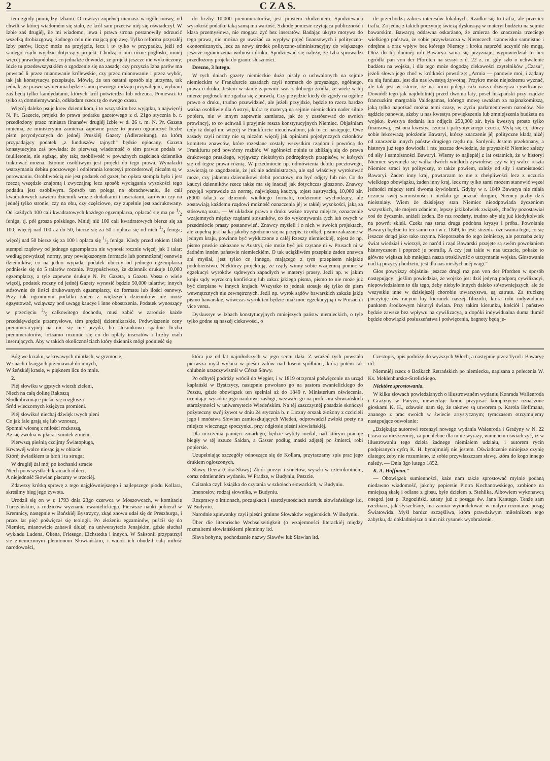2 C Z A S.
tem zgody pomiędzy Izbami. O rewizyi zupełnéj niemasz w ogóle mowy, od chwili w której wiadomém się stało, że król sam przeciw niéj się oświadczył. W Izbie zaś drugiéj, ile mi wiadomo, lewa i prawa strona postanowiły odrzucić wszelką drobiazgową, żadnego celu nie mającą pop awę. Tylko reforma przyszłéj Izby parów, liczyć może na przyjęcie, lecz i to tylko w przypadku, jeżli od samego rządu wyjdzie dotyczący projekt. Chodzą o nim różne pogłoski, mniéj więcéj prawdopodobne, co jednakże dowodzi, że projekt jeszcze nie wykończony. Idzie tu przedewszystkiém o zgodzenie się na zasadę: czy przyszła Izba parów ma powstać li przez mianowanie królewskie, czy przez mianowanie i przez wybór, tak jak konstytucya przepisuje. Mówią, że ten ostatni sposób się utrzyma, tak jednak, że prawo wybierania będzie samo pewnego rodzaju przywilejem, wybrani zaś będą tylko kandydatami, których król potwierdza lub odrzuca. Ponieważ to tylko są domniemywania, odkładam rzecz tę do swego czasu.
Więcéj daleko psuje krew dziennikom, i to wszystkim bez wyjątku, a najwięcéj N. Pr. Gazecie, projekt do prawa podatku gazetowego z d. 21go stycznia b. r. przedłożony przez ministra finansów drugiéj Izbie w d. 26 t. m. N. Pr. Gazeta mniema, że ministeryum zamierza zapewne przez to prawo ograniczyć liczbę pism peryodycznych do jednéj Pruskiéj Gazety (Adlerzeitung), na którą przypadający podatek „z funduszów tajnych" będzie opłacany. Gazeta konstytucyjna zaś powiada: że pierwszą wiadomość o tém prawie podała w feuilletonie, nie sądząc, aby taką osobliwość w poważnych częściach dziennika traktować można. Istotnie osobliwym jest projekt do tego prawa. Wynalazki wstrzymania debitu pocztowego i odbierania koncesyi procederowéj niczém są w porownaniu. Osobliwością nie jest podatek od gazet, bo opłata stempla była i jest rzeczą wszędzie znajomą i zwyczajną; lecz sposób wyciągania wysokości tego podatku jest osobliwym. Sposób ten polega na obrachowaniu, ile cali kwadratowych zawiera dziennik wraz z dodatkami i inseratami, zarówno czy na jednéj tylko stronie, czy na obu, czy częściowo, czy zupełnie jest zadrukowany. Od każdych 100 cali kwadratowych każdego egzemplarza, opłacać się ma po 1/2 feniga, tj. pół grosza polskiego. Mniéj niż 100 cali kwadratowych bierze się za 100; więcéj nad 100 aż do 50, bierze się za 50 i opłaca się od nich 1/4 feniga; więcéj nad 50 bierze się za 100 i opłaca się 1/2 feniga. Kiedy przed rokiem 1848 stempel rządowy od jednego egzemplarza nie wynosił rocznie więcéj jak 1 talar; według powyższéj normy, przy powiększonym formacie lub pomnożonéj osnowie dzienników, co na jedno wypada, podatek obecny od jednego egzemplarza podniesie się do 5 talarów rocznie. Przypuściwszy, że dziennik drukuje 10,000 egzemplarzy, a tyle zapewne drukuje N. Pr. Gazeta, a Gazeta Vossa o wiele więcéj, podatek roczny od jednéj Gazety wynosić będzie 50,000 talarów; innych stósownie do ilości drukowanych egzemplarzy, do formatu lub ilości osnowy. Przy tak ogromnym podatku żaden z większych dzienników nie może egzystować, wziąwszy pod uwagę kaucye i inne obostrzenia. Podatek wynoszący w przecięciu 2/5 całkowitego dochodu, musi zabić w zarodzie każde przedsięwzięcie przemysłowe, tém prędzéj dziennikarskie. Podwyższenie ceny prenumeracyjnéj na nic się nie przyda, bo stósunkowo spadnie liczba prenumeratorów, tożsamo rozumie się co do opłaty inseratów i liczby osób inserujących. Aby w takich okolicznościach który dziennik mógł podnieść się
do liczby 10,000 prenumeratorów, jest prostem złudzeniem. Spodziewana wysokość podatku taką samą ma wartość. Szkodę poniesie czytająca publiczność i klasa przemysłowa, nie mogąca żyć bez inseratów. Badając ukryte motywa do tego prawa, nie można go uważać za wypływ pojęć finansowych i polityczno-ekonomicznych, lecz za nowy środek polityczno-administracyjny do większego jeszcze ograniczenia wolności druku. Spodziewać się należy, że Izba sprowadzi przedłożony projekt do granic słuszności.
Drezno, 3 lutego.
W tych dniach gazety niemieckie dużo pisały o uchwalonych na sejmie niemieckim w Frankfurcie zasadach czyli normach do przyszłego, ogólnego, prawa o druku. Jestem w stanie zapewnić was z dobrego źródła, że wiele w téj mierze pogłosek nie zgadza się z prawdą. Czy przyjdzie kiedy do zgody na ogólne prawo o druku, trudno przewidzieć, ale jeżeli przyjdzie, będzie to rzecz bardzo ważna osobliwie dla Austryi, która tę materyą na sejmie niemieckim nader silnie popiera, nie w innym zapewnie zamiarze, jak że y zastósować do swoich prowincyj, to co uchwali i przyjmie reszta konstytucyjnych Niemiec. Objaśniam tedy iż dotąd nic więcéj w Frankfurcie nieuchwalono, jak to co następuje. Owe zasady czyli normy nie są niczém więcéj jak opiniami pojedynczych członków komitetu znawców, które rozesłane zostały wszystkim rządom i powrócą do Frankfurtu pod powtórny rozbiór. W ogólności opinie te zbliżają się do prawa drukowego pruskiego, wyjąwszy niektórych podrzędnych przepisów, w których się od tegoż prawa różnią. W przedmiocie np. odmówienia debitu pocztowego, zawierają to zagodzenie, że już nie administracya, ale sąd właściwy wyrokować może, czy jakiemu dziennikowi debit pocztowy ma być odjęty lub nie. Co do kaucyi dzienników rzecz także ma się inaczéj jak dotychczas głoszono. Znawcy przyjęli wprawdzie za normę, największą kaucyą, tojest austryacką, 10,000 złr. (8000 talar.) za dziennik wielkiego formatu, codziennie wychodzący, ale zostawiają każdemu rządowi możność oznaczenia jéj w takiéj wysokości, jaką za stósowną uzna. — W układzie prawa o druku ważne trzyma miejsce, oznaczenie wzajemnych między rządami stosunków, co do wykonywania tych lub owych w przedmiocie prassy postanowień. Znawcy myśleli i o nich w swoich projektach, ale zupełną jest bajką jakoby zgodzono się na przepis: iż odtąd, pismo zakazane w jednym kraju, powinno być wykluczone z całéj Rzeszy niemieckiéj, tojest że np. pismo pruskie zakazane w Austryi, nie może być już czytane ni w Prusach ni w żadném inném państwie niemieckiém. O tak uciążliwém przepisie żaden znawca ani myślał, jest tylko co innego, mającego z tym przepisem niejakie podobieństwo. Niektórzy projektują, że rządy winny sobie wzajemną pomoc w egzekucyi wyroków sądowych zapadłych w materyi prassy. Jeżli np. w jakim kraju sądy wyrzekną konfiskatę lub zakaz jakiego pisma, pismo to nie może już być cierpiane w innych krajach. Wszystko to jednak stosuje się tylko do pism wewnętrznych nie zewnętrznych. Jeżli np. wyrok sądów bawarskich zakaże jakie pismo bawarskie, wówczas wyrok ten będzie miał moc egzekucyjną i w Prusach i vice versa.
Dyskussye w Izbach konstytucyjnych mniejszych państw niemieckich, o tyle tylko godne są naszéj ciekawości, o
ile przechodzą zakres interesów lokalnych. Rzadko się to trafia, ale przecież trafia. Za jedną z takich poczytuję świeżą dyskussyą w materyi budżetu na sejmie bawarskim. Bawaryą oddawna oskarżano, że zmierza do znaczenia trzeciego wielkiego państwa, że sobie przywłaszcza w Niemczech stanowisko samoistne i odrębne a oraz wpływ bez którego Niemcy i kroku naprzód uczynić nie mogą. Otóż do téj dumnéj roli Bawarya sama się przyznaje; wypowiedział to bez ogródki pan von der Pfordten na sessyi z d. 22 z. m. gdy szło o uchwalenie budżetu na wojska, i dla tego może dogodzę ciekawości czytelników „Czasu", jeżeli słowa jego choć w krótkości powtórzę: „Armia — panowie moi, i żądany na nią fundusz, jest dla nas kwestyą żywotną. Przykro może niejednemu wyznać, ale tak jest w istocie, że na armii polega cała nasza dzisiejsza cywilizacya. Dowiódł tego jak najdobitniéj przed dwoma laty, poseł hiszpański przy rządzie francuzkim margrabia Valdegamas, którego mowę uważam za najznakomitszą, jaką tylko napotkać można temi czasy, w życiu parlamentowem narodów. Nie sądźcie panowie, ażeby u nas kwestya powiększenia lub zmniejszenia budżetu na wojsko, kwestya dodania lub odjęcia 250,000 złr. była kwestyą prosto tylko finansową, jest ona kwestyą czucia i patryotycznego czucia. Mylą się ci, którzy sobie lekceważą położenie Bawaryi, którzy znaczenie jéj polityczne kładą niżéj od znaczenia innych państw drugiego rzędu np. Sardynii. Jestem przekonany, a historya już tego dowiodła i raz jeszcze dowiedzie, że przyszłość Niemiec zależy od siły i samoistności Bawaryi. Wiemy to najlepiéj z lat ostatnich, że w historyi Niemiec wywinęła się walka dwóch wielkich żywiołów; czy w téj walce reszta Niemiec straci byt polityczny, to także powiem, zależy od siły i samoistności Bawaryi. Żaden inny kraj, powtarzam to nie z chełpliwości lecz z uczucia wielkiego obowiązku, żaden inny kraj, lecz my tylko sami możem stanowić węzeł jedności między temi dwoma żywiołami. Gdyby w r. 1849 Bawarya nie miała uczucia swéj samoistności i niedała go poznać drugim, Niemcy jużby dziś nieistniały. Wiem że dzisiejszy stan Niemiec nieodpowiada życzeniom wszystkich, ale mojem zdaniem, lepszy jakikolwiek związek, choćby pozostawiał coś do życzenia, aniżeli żaden. Bo raz rozdarty, trudno aby się już kiedykolwiek na powrót skleił. Czeka nas teraz druga podobna kryzys i próba. Powołanie Bawaryi będzie tu też samo co i w r. 1849, to jest: strzedz rozerwania tego, co się jeszcze dotąd jako tako trzyma. Niepotrzeba do tego żołnierzy, ale potrzeba żeby świat wiedział i wierzył, że naród i rząd Bawarski przejęte są swém powołaniem historycznem i poprzeć je potrafią. A czy jest takie w nas uczucie, pokaże to główne większa lub mniejsza nasza troskliwość o utrzymanie wojska. Głosowanie nad tą pozycyą budżetu, jest dla nas niesłychanéj wagi."
Głos powyższy objaśniał jeszcze drugi raz pan von der Pfordten w sposób następujący: „jeślim powiedział, że wojsko jest dziś jedyną podporą cywilizacyi, niepowiedziałem to dla tego, żeby niebyło innych daleko stósowniejszych, ale że wszystkie inne w dzisiejszéj chorobie towarzystwa, są zatrute. Za truciznę poczytuję ów racyon luy kierunek naszéj filozofii, która robi indywiduum punktem środkowym historyi świata. Przy takim kierunku, kościół i państwo będzie zawsze bez wpływu na cywilizacyą, a dopóki indywidualna duma tłumić będzie obowiązki posłuszeństwa i poświęcenia, bagnety będą je-
Bóg we krzaku, w krwawych miotłach, w grzmocie,
W snach i księgach przemawiał do innych,
W żeńskiéj krasie, w pięknem licu do mnie.
2.
Piéj słowiku w gęstych wierzb zieleni,
Niech na całą dolinę Rakoszą
Słodkobrzmiące pieśni się rozgłoszą
Śród wieczornych księżyca promieni.
Piéj słowiku! niechaj dźwięk twych pieni
Co jak fale grają się lub wznoszą,
Spomni wiosnę z miłości rozkoszą,
Aż się zwolna w płacz i smutek zmieni.
Pierwszą pieśnią czcijmy Światopługa,
Krwawéj walce niosąc ją w obiacie
Któréj świadkiem ta błoń i ta struga;
W drugiéj żal mój po kochanki stracie
Niech po wszystkich krainach obleci,
A niejedność Słowian płaczmy w trzeciéj.
Zdawszy krótką sprawę z tego najgłówniejszego i najlepszego płodu Kollara, skreślmy bieg jego żywota.
Urodził się on w r. 1793 dnia 23go czerwca w Moszowcach, w komitacie Turczańskim, z rodziców wyznania ewanielickiego. Pierwsze nauki pobierał w Kremnicy, następnie w Bańskiéj Bystrzycy, zkąd znowu udał się do Preszburga, i przez lat pięć poświęcał się teologii. Po złożeniu egzaminów, puścił się do Niemiec, mianowicie zabawił dłużéj na uniwersytecie Jenajskim, gdzie słuchał wykładu Ludena, Okena, Friesego, Eichstedta i innych. W Saksonii przypatrzył się zniemczonym plemionom Słowiańskim, i widok ich obudził całą miłość narodowości,
która już od lat najmłodszych w jego sercu tlała. Z wrażeń tych powstała pierwsza myśl wylana w pieśni żalów nad losem spółbraci, którą potém tak chlubnie urzeczywistnił w Córze Sławy.
Po odbytéj podróży wrócił do Węgier, i w 1819 otrzymał poświęcenie na urząd kapłański w Bystrzycy, następnie powołano go na pastora ewanielickiego do Pesztu, gdzie obowiązek ten spełniał aż do 1849 r. Ministerium oświecenia, oceniając wysokie jego naukowe zasługi, wezwało go na profesora słowiańskich starożytności w uniwersytecie Wiedeńskim. Na téj zaszczytnéj posadzie skończył pożyteczny swój żywot w dniu 24 stycznia b. r. Liczny orszak złożony z czcicieli jego i mnóstwa Słowian zamieszkujących Wiedeń, odprowadził zwłoki poety na miejsce wiecznego spoczynku, przy odgłosie pieśni słowiańskiéj.
Dla uczczenia pamięci zmarłego, będzie wybity medal, nad którym pracuje biegły w téj sztuce Saidan, a Gasser podług maski zdjętéj po śmierci, robi popiersie.
Uzupełniając szczegóły odnoszące się do Kollara, przytaczamy spis prac jego drukiem ogłoszonych.
Slawy Deera (Córa-Sławy) Zbiór poezyi i sonetów, wyszła w czterokrotném, coraz odmienném wydaniu. W Pradze, w Budyniu, Peszcie.
Czitanka czyli książka do czytania w szkołach słowackich, w Budyniu.
Imenoslov, rodzaj słownika, w Budyniu.
Rozprawy o imionach, początkach i starożytnościach narodu słowiańskiego itd. W Budyniu.
Narodnie zpiewanky czyli pieśni gminne Słowaków węgierskich. W Budyniu.
Über die literarische Wechselseitigkeit (o wzajemności literackiéj między rozmaitemi słowiańskiemi plemiony itd.
Slava bohyne, pochodzenie nazwy Sławów lub Sławian itd.
Czestopis, opis podróży do wyższych Włoch, a następnie przez Tyrol i Bawaryę itd.
Niemniéj rzecz o Bożkach Retrańskich po niemiecku, napisana z polecenia W. Ks. Meklenbursko-Strelickiego.
Niektóre sprostowania.
W kilku słowach powiedzianych o illustrowaném wydaniu Konrada Wallenroda i Grażyny w Paryżu, niewiedząc komu przypisać kompozycye oznaczone głoskami K. H., zdawało nam się, że takowe są utworem p. Karola Hoffmana, znanego z prac swoich w świecie artystycznym; tymczasem otrzymujemy następujące odwołanie:
„Dziękując autorowi recenzyi nowego wydania Walenroda i Grażyny w N. 22 Czasu zamieszczonéj, za pochlebne dla mnie wyrazy, winienem oświadczyć, iż w illustrowaniu tego dzieła żadnego niemiałem udziału, i autorem rycin podpisanych cyfrą K. H. bynajmniéj nie jestem. Oświadczenie niniejsze czynię dlatego; żeby nie rozumiano, iż sobie przywłaszczam sławę, która do kogo innego należy. — Dnia 3go lutego 1852.
K. A. Hoffman."
— Obowiązek sumienności, każe nam także sprostować mylnie podaną niedawno wiadomość, jakoby popiersie Piotra Kochanowskiego, zrobione na mniejszą skalę i odlane z gipsu, było dziełem p. Stehlika. Albowiem wykonawcą onegoż jest p. Rogoziński, znany już z posągu św. Jana Kantego. Tenże sam rzeźbiarz, jak słyszeliśmy, ma zamiar wymodelować w małym rozmiarze posąg Światowida. Myśl bardzo szczęśliwa, która prawdziwym miłośnikom tego zabytku, da dokładniejsze o nim niż rysunek wyobrażenie.